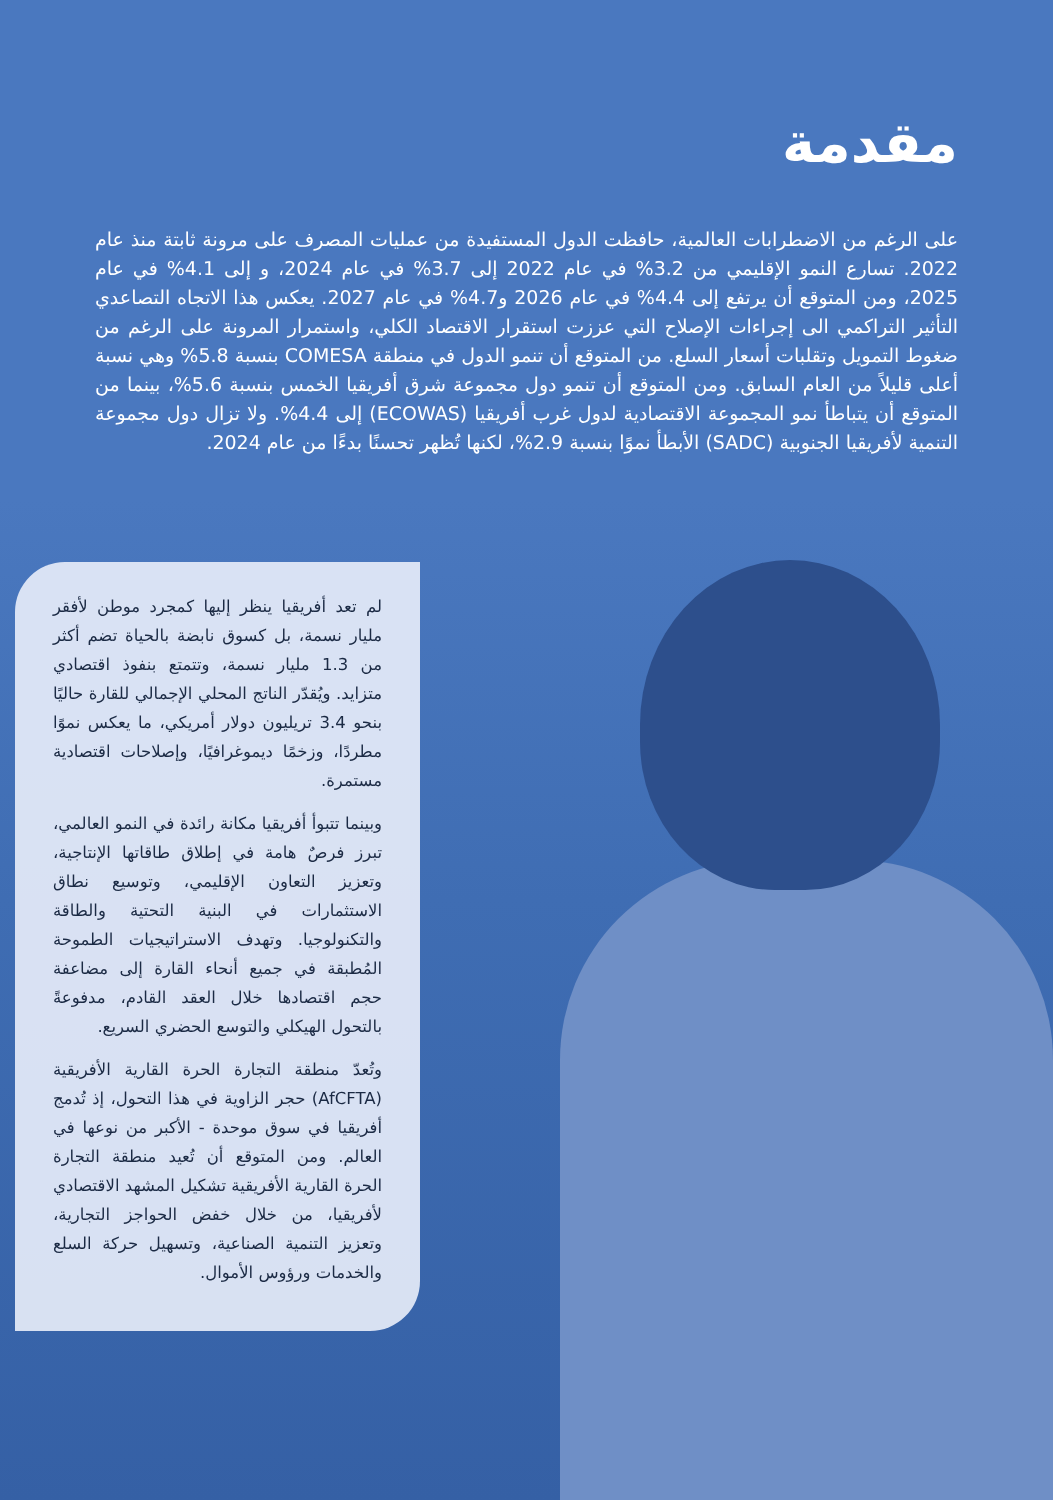مقدمة
على الرغم من الاضطرابات العالمية، حافظت الدول المستفيدة من عمليات المصرف على مرونة ثابتة منذ عام 2022. تسارع النمو الإقليمي من 3.2% في عام 2022 إلى 3.7% في عام 2024، و إلى 4.1% في عام 2025، ومن المتوقع أن يرتفع إلى 4.4% في عام 2026 و4.7% في عام 2027. يعكس هذا الاتجاه التصاعدي التأثير التراكمي الى إجراءات الإصلاح التي عززت استقرار الاقتصاد الكلي، واستمرار المرونة على الرغم من ضغوط التمويل وتقلبات أسعار السلع. من المتوقع أن تنمو الدول في منطقة COMESA بنسبة 5.8% وهي نسبة أعلى قليلاً من العام السابق. ومن المتوقع أن تنمو دول مجموعة شرق أفريقيا الخمس بنسبة 5.6%، بينما من المتوقع أن يتباطأ نمو المجموعة الاقتصادية لدول غرب أفريقيا (ECOWAS) إلى 4.4%. ولا تزال دول مجموعة التنمية لأفريقيا الجنوبية (SADC) الأبطأ نموًا بنسبة 2.9%، لكنها تُظهر تحسنًا بدءًا من عام 2024.
لم تعد أفريقيا ينظر إليها كمجرد موطن لأفقر مليار نسمة، بل كسوق نابضة بالحياة تضم أكثر من 1.3 مليار نسمة، وتتمتع بنفوذ اقتصادي متزايد. ويُقدّر الناتج المحلي الإجمالي للقارة حاليًا بنحو 3.4 تريليون دولار أمريكي، ما يعكس نموًا مطردًا، وزخمًا ديموغرافيًا، وإصلاحات اقتصادية مستمرة.
وبينما تتبوأ أفريقيا مكانة رائدة في النمو العالمي، تبرز فرصٌ هامة في إطلاق طاقاتها الإنتاجية، وتعزيز التعاون الإقليمي، وتوسيع نطاق الاستثمارات في البنية التحتية والطاقة والتكنولوجيا. وتهدف الاستراتيجيات الطموحة المُطبقة في جميع أنحاء القارة إلى مضاعفة حجم اقتصادها خلال العقد القادم، مدفوعةً بالتحول الهيكلي والتوسع الحضري السريع.
وتُعدّ منطقة التجارة الحرة القارية الأفريقية (AfCFTA) حجر الزاوية في هذا التحول، إذ تُدمج أفريقيا في سوق موحدة - الأكبر من نوعها في العالم. ومن المتوقع أن تُعيد منطقة التجارة الحرة القارية الأفريقية تشكيل المشهد الاقتصادي لأفريقيا، من خلال خفض الحواجز التجارية، وتعزيز التنمية الصناعية، وتسهيل حركة السلع والخدمات ورؤوس الأموال.